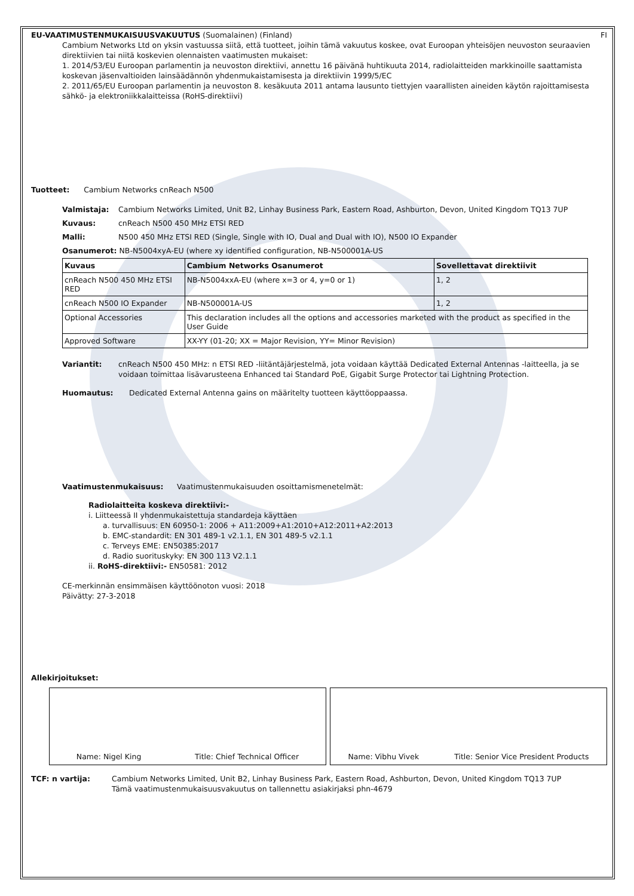EU-VAATIMUSTENMUKAISUUSVAKUUTUS (Suomalainen) (Finland)
FI
Cambium Networks Ltd on yksin vastuussa siitä, että tuotteet, joihin tämä vakuutus koskee, ovat Euroopan yhteisöjen neuvoston seuraavien direktiivien tai niitä koskevien olennaisten vaatimusten mukaiset:
1. 2014/53/EU Euroopan parlamentin ja neuvoston direktiivi, annettu 16 päivänä huhtikuuta 2014, radiolaitteiden markkinoille saattamista koskevan jäsenvaltioiden lainsäädännön yhdenmukaistamisesta ja direktiivin 1999/5/EC
2. 2011/65/EU Euroopan parlamentin ja neuvoston 8. kesäkuuta 2011 antama lausunto tiettyjen vaarallisten aineiden käytön rajoittamisesta sähkö- ja elektroniikkalaitteissa (RoHS-direktiivi)
Tuotteet: Cambium Networks cnReach N500
Valmistaja: Cambium Networks Limited, Unit B2, Linhay Business Park, Eastern Road, Ashburton, Devon, United Kingdom TQ13 7UP
Kuvaus: cnReach N500 450 MHz ETSI RED
Malli: N500 450 MHz ETSI RED (Single, Single with IO, Dual and Dual with IO), N500 IO Expander
Osanumerot: NB-N5004xyA-EU (where xy identified configuration, NB-N500001A-US
| Kuvaus | Cambium Networks Osanumerot | Sovellettavat direktiivit |
| --- | --- | --- |
| cnReach N500 450 MHz ETSI RED | NB-N5004xxA-EU (where x=3 or 4, y=0 or 1) | 1, 2 |
| cnReach N500 IO Expander | NB-N500001A-US | 1, 2 |
| Optional Accessories | This declaration includes all the options and accessories marketed with the product as specified in the User Guide | |
| Approved Software | XX-YY (01-20; XX = Major Revision, YY= Minor Revision) | |
Variantit: cnReach N500 450 MHz: n ETSI RED -liitäntäjärjestelmä, jota voidaan käyttää Dedicated External Antennas -laitteella, ja se voidaan toimittaa lisävarusteena Enhanced tai Standard PoE, Gigabit Surge Protector tai Lightning Protection.
Huomautus: Dedicated External Antenna gains on määritelty tuotteen käyttöoppaassa.
Vaatimustenmukaisuus: Vaatimustenmukaisuuden osoittamismenetelmät:
Radiolaitteita koskeva direktiivi:-
i. Liitteessä II yhdenmukaistettuja standardeja käyttäen
a. turvallisuus: EN 60950-1: 2006 + A11:2009+A1:2010+A12:2011+A2:2013
b. EMC-standardit: EN 301 489-1 v2.1.1, EN 301 489-5 v2.1.1
c. Terveys EME: EN50385:2017
d. Radio suorituskyky: EN 300 113 V2.1.1
ii. RoHS-direktiivi:- EN50581: 2012
CE-merkinnän ensimmäisen käyttöönoton vuosi: 2018
Päivätty: 27-3-2018
Allekirjoitukset:
Name: Nigel King Title: Chief Technical Officer
Name: Vibhu Vivek Title: Senior Vice President Products
TCF: n vartija: Cambium Networks Limited, Unit B2, Linhay Business Park, Eastern Road, Ashburton, Devon, United Kingdom TQ13 7UP
Tämä vaatimustenmukaisuusvakuutus on tallennettu asiakirjaksi phn-4679